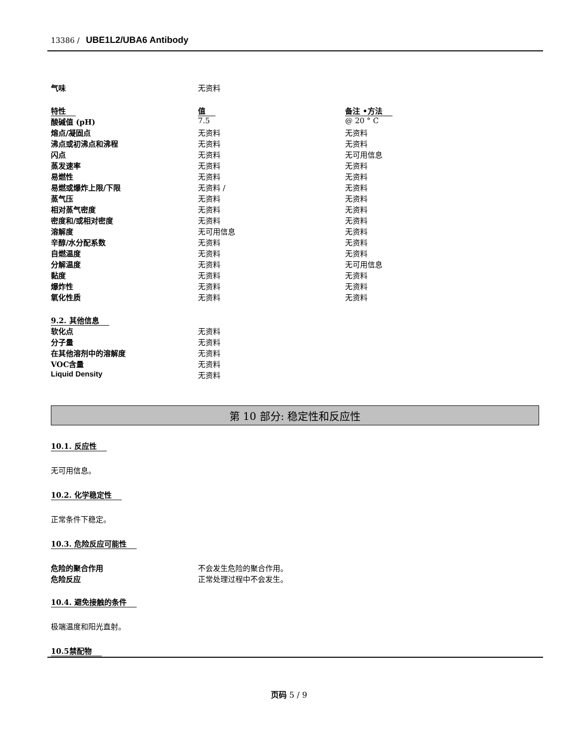13386 / UBE1L2/UBA6 Antibody
| 气味 | 无资料 |
| 特性 | 值 | 备注 •方法 |
| 酸碱值 (pH) | 7.5 | @ 20 ° C |
| 熔点/凝固点 | 无资料 | 无资料 |
| 沸点或初沸点和沸程 | 无资料 | 无资料 |
| 闪点 | 无资料 | 无可用信息 |
| 蒸发速率 | 无资料 | 无资料 |
| 易燃性 | 无资料 | 无资料 |
| 易燃或爆炸上限/下限 | 无资料 / | 无资料 |
| 蒸气压 | 无资料 | 无资料 |
| 相对蒸气密度 | 无资料 | 无资料 |
| 密度和/或相对密度 | 无资料 | 无资料 |
| 溶解度 | 无可用信息 | 无资料 |
| 辛醇/水分配系数 | 无资料 | 无资料 |
| 自燃温度 | 无资料 | 无资料 |
| 分解温度 | 无资料 | 无可用信息 |
| 黏度 | 无资料 | 无资料 |
| 爆炸性 | 无资料 | 无资料 |
| 氧化性质 | 无资料 | 无资料 |
| 9.2. 其他信息 | |
| 软化点 | 无资料 |
| 分子量 | 无资料 |
| 在其他溶剂中的溶解度 | 无资料 |
| VOC含量 | 无资料 |
| Liquid Density | 无资料 |
第 10 部分: 稳定性和反应性
10.1. 反应性
无可用信息。
10.2. 化学稳定性
正常条件下稳定。
10.3. 危险反应可能性
| 危险的聚合作用 | 不会发生危险的聚合作用。 |
| 危险反应 | 正常处理过程中不会发生。 |
10.4. 避免接触的条件
极端温度和阳光直射。
10.5禁配物
页码 5 / 9